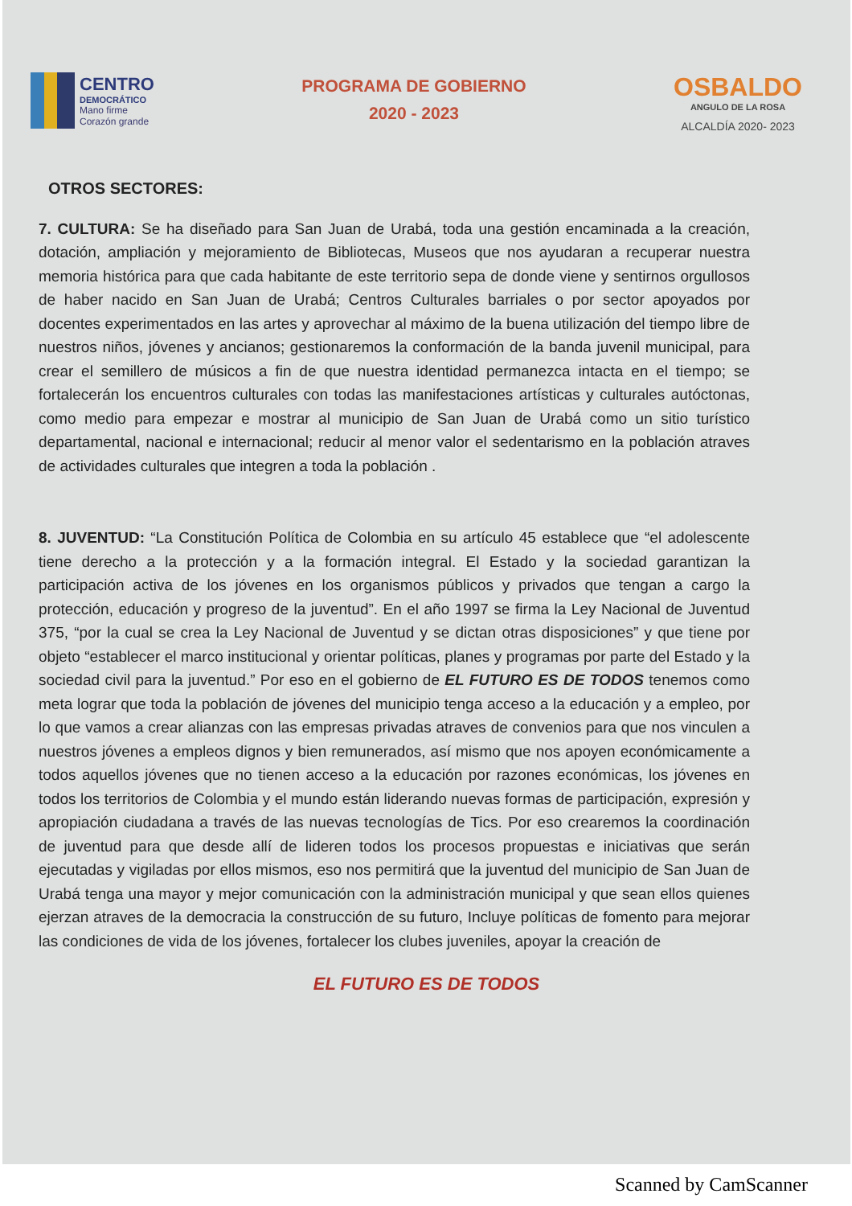CENTRO
DEMOCRÁTICO
Mano firme
Corazón grande
PROGRAMA DE GOBIERNO
2020 - 2023
OSBALDO
ANGULO DE LA ROSA
ALCALDÍA 2020- 2023
OTROS SECTORES:
7. CULTURA: Se ha diseñado para San Juan de Urabá, toda una gestión encaminada a la creación, dotación, ampliación y mejoramiento de Bibliotecas, Museos que nos ayudaran a recuperar nuestra memoria histórica para que cada habitante de este territorio sepa de donde viene y sentirnos orgullosos de haber nacido en San Juan de Urabá; Centros Culturales barriales o por sector apoyados por docentes experimentados en las artes y aprovechar al máximo de la buena utilización del tiempo libre de nuestros niños, jóvenes y ancianos; gestionaremos la conformación de la banda juvenil municipal, para crear el semillero de músicos a fin de que nuestra identidad permanezca intacta en el tiempo; se fortalecerán los encuentros culturales con todas las manifestaciones artísticas y culturales autóctonas, como medio para empezar e mostrar al municipio de San Juan de Urabá como un sitio turístico departamental, nacional e internacional; reducir al menor valor el sedentarismo en la población atraves de actividades culturales que integren a toda la población .
8. JUVENTUD: “La Constitución Política de Colombia en su artículo 45 establece que “el adolescente tiene derecho a la protección y a la formación integral. El Estado y la sociedad garantizan la participación activa de los jóvenes en los organismos públicos y privados que tengan a cargo la protección, educación y progreso de la juventud”. En el año 1997 se firma la Ley Nacional de Juventud 375, “por la cual se crea la Ley Nacional de Juventud y se dictan otras disposiciones” y que tiene por objeto “establecer el marco institucional y orientar políticas, planes y programas por parte del Estado y la sociedad civil para la juventud.” Por eso en el gobierno de EL FUTURO ES DE TODOS tenemos como meta lograr que toda la población de jóvenes del municipio tenga acceso a la educación y a empleo, por lo que vamos a crear alianzas con las empresas privadas atraves de convenios para que nos vinculen a nuestros jóvenes a empleos dignos y bien remunerados, así mismo que nos apoyen económicamente a todos aquellos jóvenes que no tienen acceso a la educación por razones económicas, los jóvenes en todos los territorios de Colombia y el mundo están liderando nuevas formas de participación, expresión y apropiación ciudadana a través de las nuevas tecnologías de Tics. Por eso crearemos la coordinación de juventud para que desde allí de lideren todos los procesos propuestas e iniciativas que serán ejecutadas y vigiladas por ellos mismos, eso nos permitirá que la juventud del municipio de San Juan de Urabá tenga una mayor y mejor comunicación con la administración municipal y que sean ellos quienes ejerzan atraves de la democracia la construcción de su futuro, Incluye políticas de fomento para mejorar las condiciones de vida de los jóvenes, fortalecer los clubes juveniles, apoyar la creación de
EL FUTURO ES DE TODOS
Scanned by CamScanner